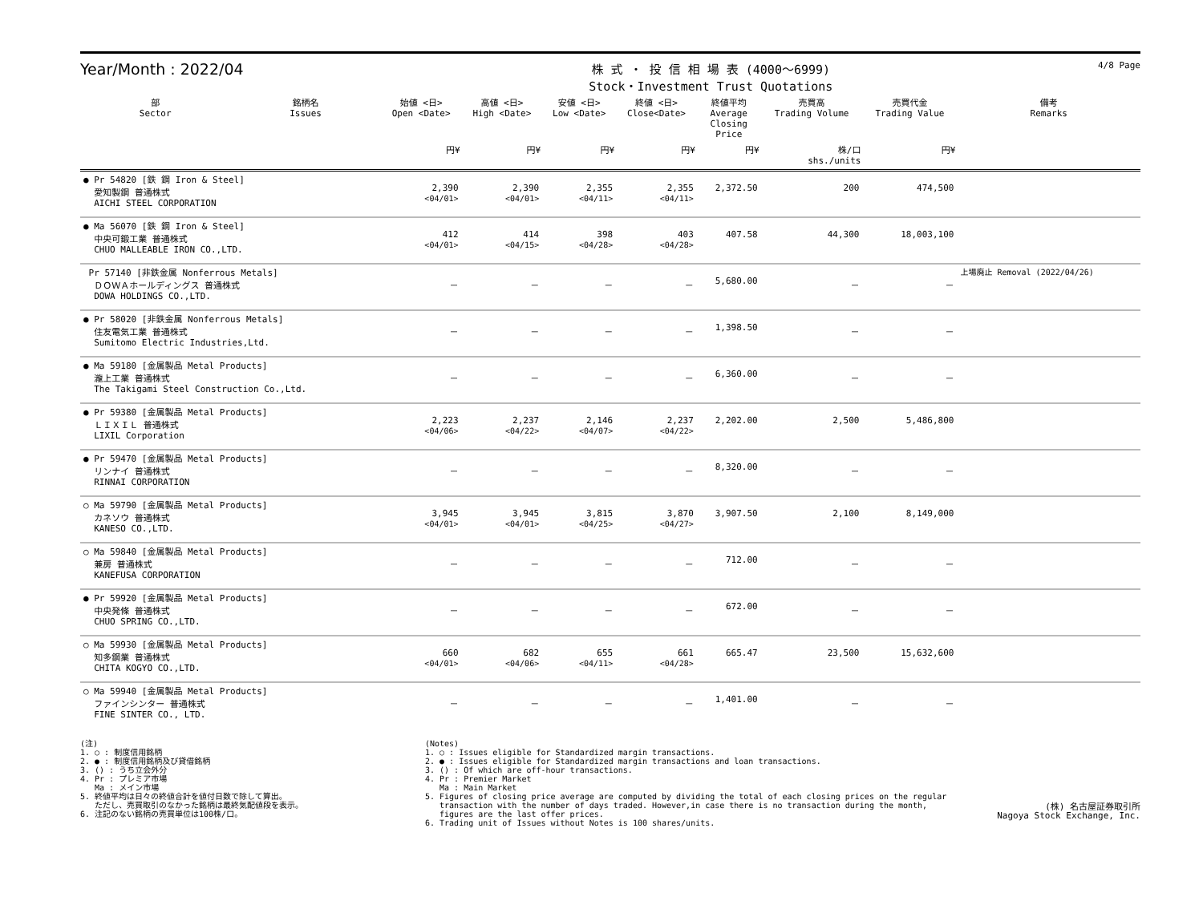Year/Month : 2022/04
株 式 ・ 投 信 相 場 表 (4000～6999)
Stock・Investment Trust Quotations
4/8 Page
| 部 Sector | 銘柄名 Issues | 始値 <日> Open <Date> | 高値 <日> High <Date> | 安値 <日> Low <Date> | 終値 <日> Close<Date> | 終値平均 Average Closing Price | 売買高 Trading Volume | 売買代金 Trading Value | 備考 Remarks |
| --- | --- | --- | --- | --- | --- | --- | --- | --- | --- |
| | | 円¥ | 円¥ | 円¥ | 円¥ | 円¥ | 株/口 shs./units | 円¥ | |
| ● Pr 54820 [鉄 鋼 Iron & Steel] 愛知製鋼 普通株式 AICHI STEEL CORPORATION | | 2,390 <04/01> | 2,390 <04/01> | 2,355 <04/11> | 2,355 <04/11> | 2,372.50 | 200 | 474,500 | |
| ● Ma 56070 [鉄 鋼 Iron & Steel] 中央可鍛工業 普通株式 CHUO MALLEABLE IRON CO.,LTD. | | 412 <04/01> | 414 <04/15> | 398 <04/28> | 403 <04/28> | 407.58 | 44,300 | 18,003,100 | |
| Pr 57140 [非鉄金属 Nonferrous Metals] ＤＯＷＡホールディングス 普通株式 DOWA HOLDINGS CO.,LTD. | | － | － | － | － | 5,680.00 | － | － | 上場廃止 Removal (2022/04/26) |
| ● Pr 58020 [非鉄金属 Nonferrous Metals] 住友電気工業 普通株式 Sumitomo Electric Industries,Ltd. | | － | － | － | － | 1,398.50 | － | － | |
| ● Ma 59180 [金属製品 Metal Products] 瀧上工業 普通株式 The Takigami Steel Construction Co.,Ltd. | | － | － | － | － | 6,360.00 | － | － | |
| ● Pr 59380 [金属製品 Metal Products] ＬＩＸＩＬ 普通株式 LIXIL Corporation | | 2,223 <04/06> | 2,237 <04/22> | 2,146 <04/07> | 2,237 <04/22> | 2,202.00 | 2,500 | 5,486,800 | |
| ● Pr 59470 [金属製品 Metal Products] リンナイ 普通株式 RINNAI CORPORATION | | － | － | － | － | 8,320.00 | － | － | |
| ○ Ma 59790 [金属製品 Metal Products] カネソウ 普通株式 KANESO CO.,LTD. | | 3,945 <04/01> | 3,945 <04/01> | 3,815 <04/25> | 3,870 <04/27> | 3,907.50 | 2,100 | 8,149,000 | |
| ○ Ma 59840 [金属製品 Metal Products] 兼房 普通株式 KANEFUSA CORPORATION | | － | － | － | － | 712.00 | － | － | |
| ● Pr 59920 [金属製品 Metal Products] 中央発條 普通株式 CHUO SPRING CO.,LTD. | | － | － | － | － | 672.00 | － | － | |
| ○ Ma 59930 [金属製品 Metal Products] 知多鋼業 普通株式 CHITA KOGYO CO.,LTD. | | 660 <04/01> | 682 <04/06> | 655 <04/11> | 661 <04/28> | 665.47 | 23,500 | 15,632,600 | |
| ○ Ma 59940 [金属製品 Metal Products] ファインシンター 普通株式 FINE SINTER CO., LTD. | | － | － | － | － | 1,401.00 | － | － | |
(注)
1. ○ : 制度信用銘柄
2. ● : 制度信用銘柄及び貸借銘柄
3. () : うち立会外分
4. Pr : プレミア市場
Ma : メイン市場
5. 終値平均は日々の終値合計を値付日数で除して算出。
ただし、売買取引のなかった銘柄は最終気配値段を表示。
6. 注記のない銘柄の売買単位は100株/口。
(Notes)
1. ○ : Issues eligible for Standardized margin transactions.
2. ● : Issues eligible for Standardized margin transactions and loan transactions.
3. () : Of which are off-hour transactions.
4. Pr : Premier Market
Ma : Main Market
5. Figures of closing price average are computed by dividing the total of each closing prices on the regular
transaction with the number of days traded. However,in case there is no transaction during the month,
figures are the last offer prices.
6. Trading unit of Issues without Notes is 100 shares/units.
(株) 名古屋証券取引所
Nagoya Stock Exchange, Inc.